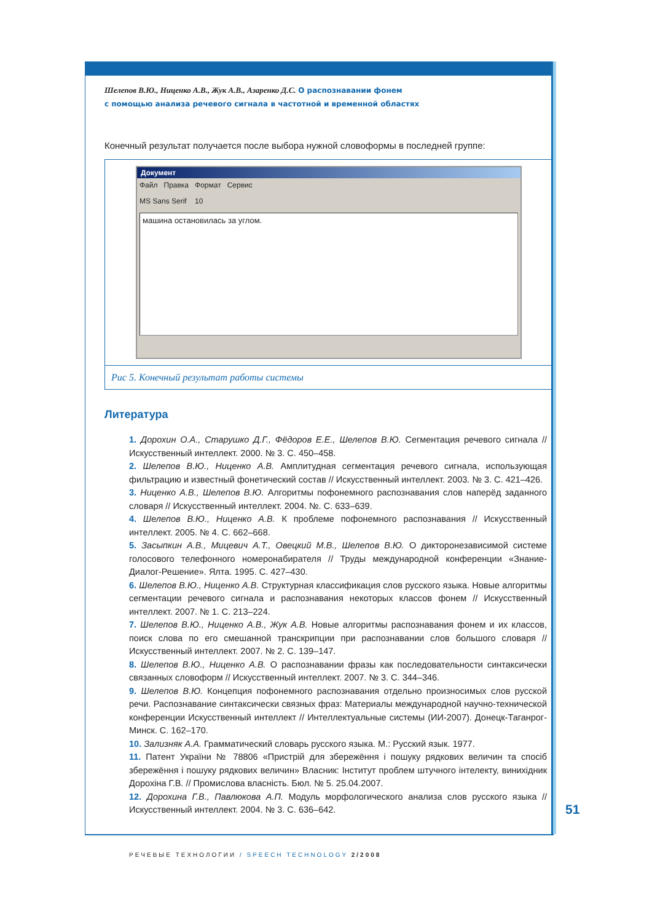Шелепов В.Ю., Ниценко А.В., Жук А.В., Азаренко Д.С. О распознавании фонем
с помощью анализа речевого сигнала в частотной и временной областях
Конечный результат получается после выбора нужной словоформы в последней группе:
Документ
Файл Правка Формат Сервис
MS Sans Serif 10
машина остановилась за углом.
Рис 5. Конечный результат работы системы
Литература
1. Дорохин О.А., Старушко Д.Г., Фёдоров Е.Е., Шелепов В.Ю. Сегментация речевого сигнала // Искусственный интеллект. 2000. № 3. С. 450–458.
2. Шелепов В.Ю., Ниценко А.В. Амплитудная сегментация речевого сигнала, использующая фильтрацию и известный фонетический состав // Искусственный интеллект. 2003. № 3. С. 421–426.
3. Ниценко А.В., Шелепов В.Ю. Алгоритмы пофонемного распознавания слов наперёд заданного словаря // Искусственный интеллект. 2004. №. С. 633–639.
4. Шелепов В.Ю., Ниценко А.В. К проблеме пофонемного распознавания // Искусственный интеллект. 2005. № 4. С. 662–668.
5. Засыпкин А.В., Мицевич А.Т., Овецкий М.В., Шелепов В.Ю. О дикторонезависимой системе голосового телефонного номеронабирателя // Труды международной конференции «Знание-Диалог-Решение». Ялта. 1995. С. 427–430.
6. Шелепов В.Ю., Ниценко А.В. Структурная классификация слов русского языка. Новые алгоритмы сегментации речевого сигнала и распознавания некоторых классов фонем // Искусственный интеллект. 2007. № 1. С. 213–224.
7. Шелепов В.Ю., Ниценко А.В., Жук А.В. Новые алгоритмы распознавания фонем и их классов, поиск слова по его смешанной транскрипции при распознавании слов большого словаря // Искусственный интеллект. 2007. № 2. С. 139–147.
8. Шелепов В.Ю., Ниценко А.В. О распознавании фразы как последовательности синтаксически связанных словоформ // Искусственный интеллект. 2007. № 3. С. 344–346.
9. Шелепов В.Ю. Концепция пофонемного распознавания отдельно произносимых слов русской речи. Распознавание синтаксически связных фраз: Материалы международной научно-технической конференции Искусственный интеллект // Интеллектуальные системы (ИИ-2007). Донецк-Таганрог-Минск. С. 162–170.
10. Зализняк А.А. Грамматический словарь русского языка. М.: Русский язык. 1977.
11. Патент України № 78806 «Пристрій для збережёння і пошуку рядкових величин та спосіб збережёння і пошуку рядкових величин» Власник: Інститут проблем штучного інтелекту, винихідник Дорохіна Г.В. // Промислова власність. Бюл. № 5. 25.04.2007.
12. Дорохина Г.В., Павлюкова А.П. Модуль морфологического анализа слов русского языка // Искусственный интеллект. 2004. № 3. С. 636–642.
51
РЕЧЕВЫЕ ТЕХНОЛОГИИ / SPEECH TECHNOLOGY 2/2008